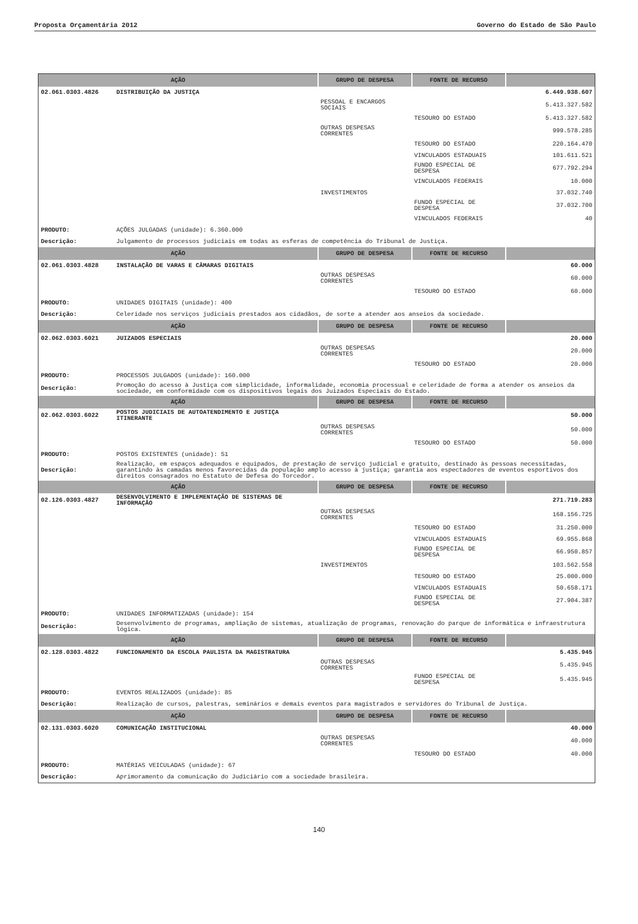Proposta Orçamentária 2012 Governo do Estado de São Paulo
| AÇÃO | | GRUPO DE DESPESA | FONTE DE RECURSO | |
| --- | --- | --- | --- | --- |
| 02.061.0303.4826 | DISTRIBUIÇÃO DA JUSTIÇA | | | 6.449.938.607 |
| | | PESSOAL E ENCARGOS SOCIAIS | | 5.413.327.582 |
| | | | TESOURO DO ESTADO | 5.413.327.582 |
| | | OUTRAS DESPESAS CORRENTES | | 999.578.285 |
| | | | TESOURO DO ESTADO | 220.164.470 |
| | | | VINCULADOS ESTADUAIS | 101.611.521 |
| | | | FUNDO ESPECIAL DE DESPESA | 677.792.294 |
| | | | VINCULADOS FEDERAIS | 10.000 |
| | | INVESTIMENTOS | | 37.032.740 |
| | | | FUNDO ESPECIAL DE DESPESA | 37.032.700 |
| | | | VINCULADOS FEDERAIS | 40 |
| PRODUTO: | AÇÕES JULGADAS (unidade): 6.360.000 | | | |
| Descrição: | Julgamento de processos judiciais em todas as esferas de competência do Tribunal de Justiça. | | | |
| AÇÃO | | GRUPO DE DESPESA | FONTE DE RECURSO | |
| 02.061.0303.4828 | INSTALAÇÃO DE VARAS E CÂMARAS DIGITAIS | | | 60.000 |
| | | OUTRAS DESPESAS CORRENTES | | 60.000 |
| | | | TESOURO DO ESTADO | 60.000 |
| PRODUTO: | UNIDADES DIGITAIS (unidade): 400 | | | |
| Descrição: | Celeridade nos serviços judiciais prestados aos cidadãos, de sorte a atender aos anseios da sociedade. | | | |
| AÇÃO | | GRUPO DE DESPESA | FONTE DE RECURSO | |
| 02.062.0303.6021 | JUIZADOS ESPECIAIS | | | 20.000 |
| | | OUTRAS DESPESAS CORRENTES | | 20.000 |
| | | | TESOURO DO ESTADO | 20.000 |
| PRODUTO: | PROCESSOS JULGADOS (unidade): 160.000 | | | |
| Descrição: | Promoção do acesso à Justiça com simplicidade, informalidade, economia processual e celeridade de forma a atender os anseios da sociedade, em conformidade com os dispositivos legais dos Juizados Especiais do Estado. | | | |
| AÇÃO | | GRUPO DE DESPESA | FONTE DE RECURSO | |
| 02.062.0303.6022 | POSTOS JUDICIAIS DE AUTOATENDIMENTO E JUSTIÇA ITINERANTE | | | 50.000 |
| | | OUTRAS DESPESAS CORRENTES | | 50.000 |
| | | | TESOURO DO ESTADO | 50.000 |
| PRODUTO: | POSTOS EXISTENTES (unidade): 51 | | | |
| Descrição: | Realização, em espaços adequados e equipados, de prestação de serviço judicial e gratuito, destinado às pessoas necessitadas, garantindo às camadas menos favorecidas da população amplo acesso à justiça; garantia aos espectadores de eventos esportivos dos direitos consagrados no Estatuto de Defesa do Torcedor. | | | |
| AÇÃO | | GRUPO DE DESPESA | FONTE DE RECURSO | |
| 02.126.0303.4827 | DESENVOLVIMENTO E IMPLEMENTAÇÃO DE SISTEMAS DE INFORMAÇÃO | | | 271.719.283 |
| | | OUTRAS DESPESAS CORRENTES | | 168.156.725 |
| | | | TESOURO DO ESTADO | 31.250.000 |
| | | | VINCULADOS ESTADUAIS | 69.955.868 |
| | | | FUNDO ESPECIAL DE DESPESA | 66.950.857 |
| | | INVESTIMENTOS | | 103.562.558 |
| | | | TESOURO DO ESTADO | 25.000.000 |
| | | | VINCULADOS ESTADUAIS | 50.658.171 |
| | | | FUNDO ESPECIAL DE DESPESA | 27.904.387 |
| PRODUTO: | UNIDADES INFORMATIZADAS (unidade): 154 | | | |
| Descrição: | Desenvolvimento de programas, ampliação de sistemas, atualização de programas, renovação do parque de informática e infraestrutura lógica. | | | |
| AÇÃO | | GRUPO DE DESPESA | FONTE DE RECURSO | |
| 02.128.0303.4822 | FUNCIONAMENTO DA ESCOLA PAULISTA DA MAGISTRATURA | | | 5.435.945 |
| | | OUTRAS DESPESAS CORRENTES | | 5.435.945 |
| | | | FUNDO ESPECIAL DE DESPESA | 5.435.945 |
| PRODUTO: | EVENTOS REALIZADOS (unidade): 85 | | | |
| Descrição: | Realização de cursos, palestras, seminários e demais eventos para magistrados e servidores do Tribunal de Justiça. | | | |
| AÇÃO | | GRUPO DE DESPESA | FONTE DE RECURSO | |
| 02.131.0303.6020 | COMUNICAÇÃO INSTITUCIONAL | | | 40.000 |
| | | OUTRAS DESPESAS CORRENTES | | 40.000 |
| | | | TESOURO DO ESTADO | 40.000 |
| PRODUTO: | MATÉRIAS VEICULADAS (unidade): 67 | | | |
| Descrição: | Aprimoramento da comunicação do Judiciário com a sociedade brasileira. | | | |
140